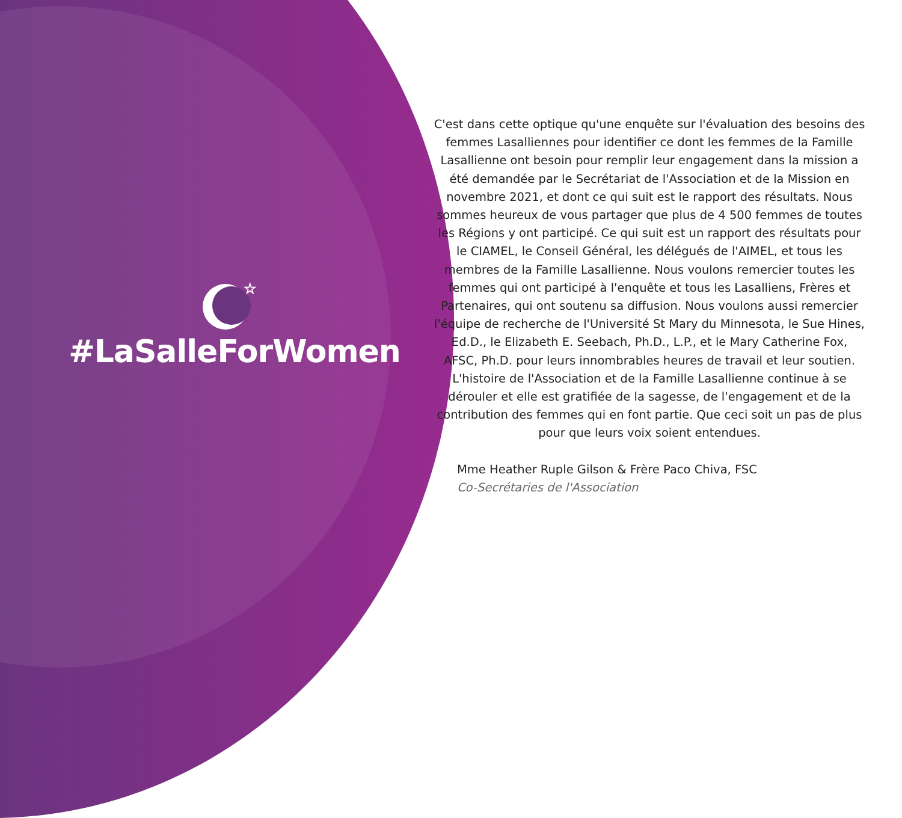☆
#LaSalleForWomen
C'est dans cette optique qu'une enquête sur l'évaluation des besoins des femmes Lasalliennes pour identifier ce dont les femmes de la Famille Lasallienne ont besoin pour remplir leur engagement dans la mission a été demandée par le Secrétariat de l'Association et de la Mission en novembre 2021, et dont ce qui suit est le rapport des résultats. Nous sommes heureux de vous partager que plus de 4 500 femmes de toutes les Régions y ont participé. Ce qui suit est un rapport des résultats pour le CIAMEL, le Conseil Général, les délégués de l'AIMEL, et tous les membres de la Famille Lasallienne. Nous voulons remercier toutes les femmes qui ont participé à l'enquête et tous les Lasalliens, Frères et Partenaires, qui ont soutenu sa diffusion. Nous voulons aussi remercier l'équipe de recherche de l'Université St Mary du Minnesota, le Sue Hines, Ed.D., le Elizabeth E. Seebach, Ph.D., L.P., et le Mary Catherine Fox, AFSC, Ph.D. pour leurs innombrables heures de travail et leur soutien. L'histoire de l'Association et de la Famille Lasallienne continue à se dérouler et elle est gratifiée de la sagesse, de l'engagement et de la contribution des femmes qui en font partie. Que ceci soit un pas de plus pour que leurs voix soient entendues.
Mme Heather Ruple Gilson & Frère Paco Chiva, FSC
Co-Secrétaries de l'Association